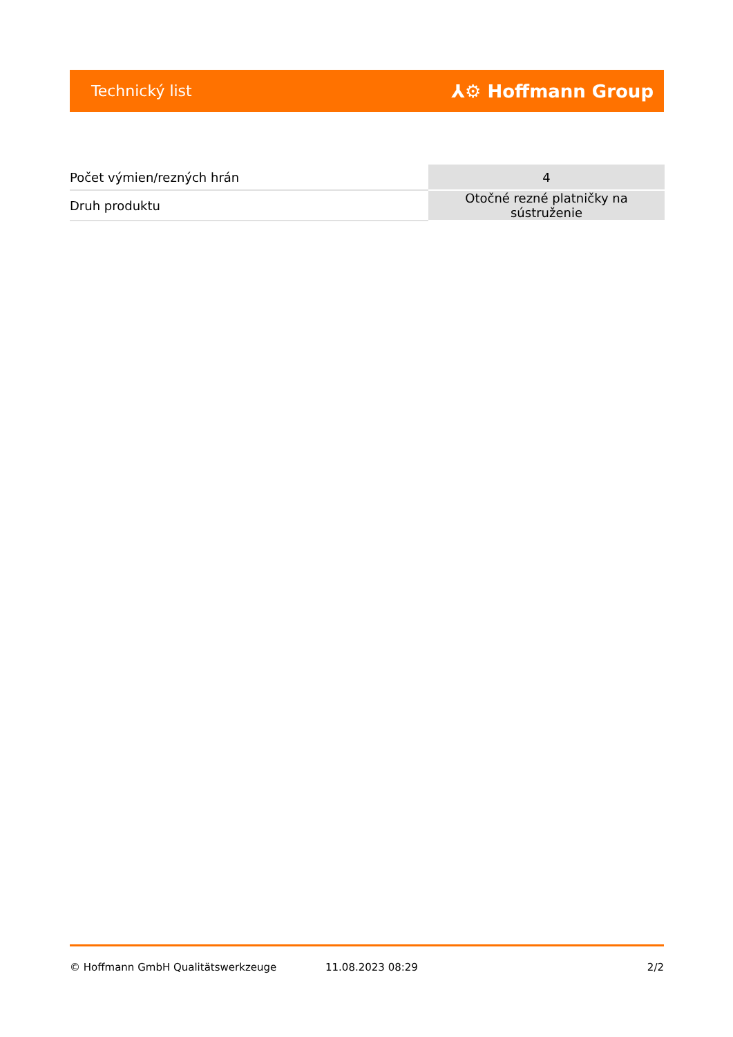Technický list ⅄⚙ Hoffmann Group
| Počet výmien/rezných hrán | 4 |
| Druh produktu | Otočné rezné platničky na sústruženie |
© Hoffmann GmbH Qualitätswerkzeuge 11.08.2023 08:29 2/2